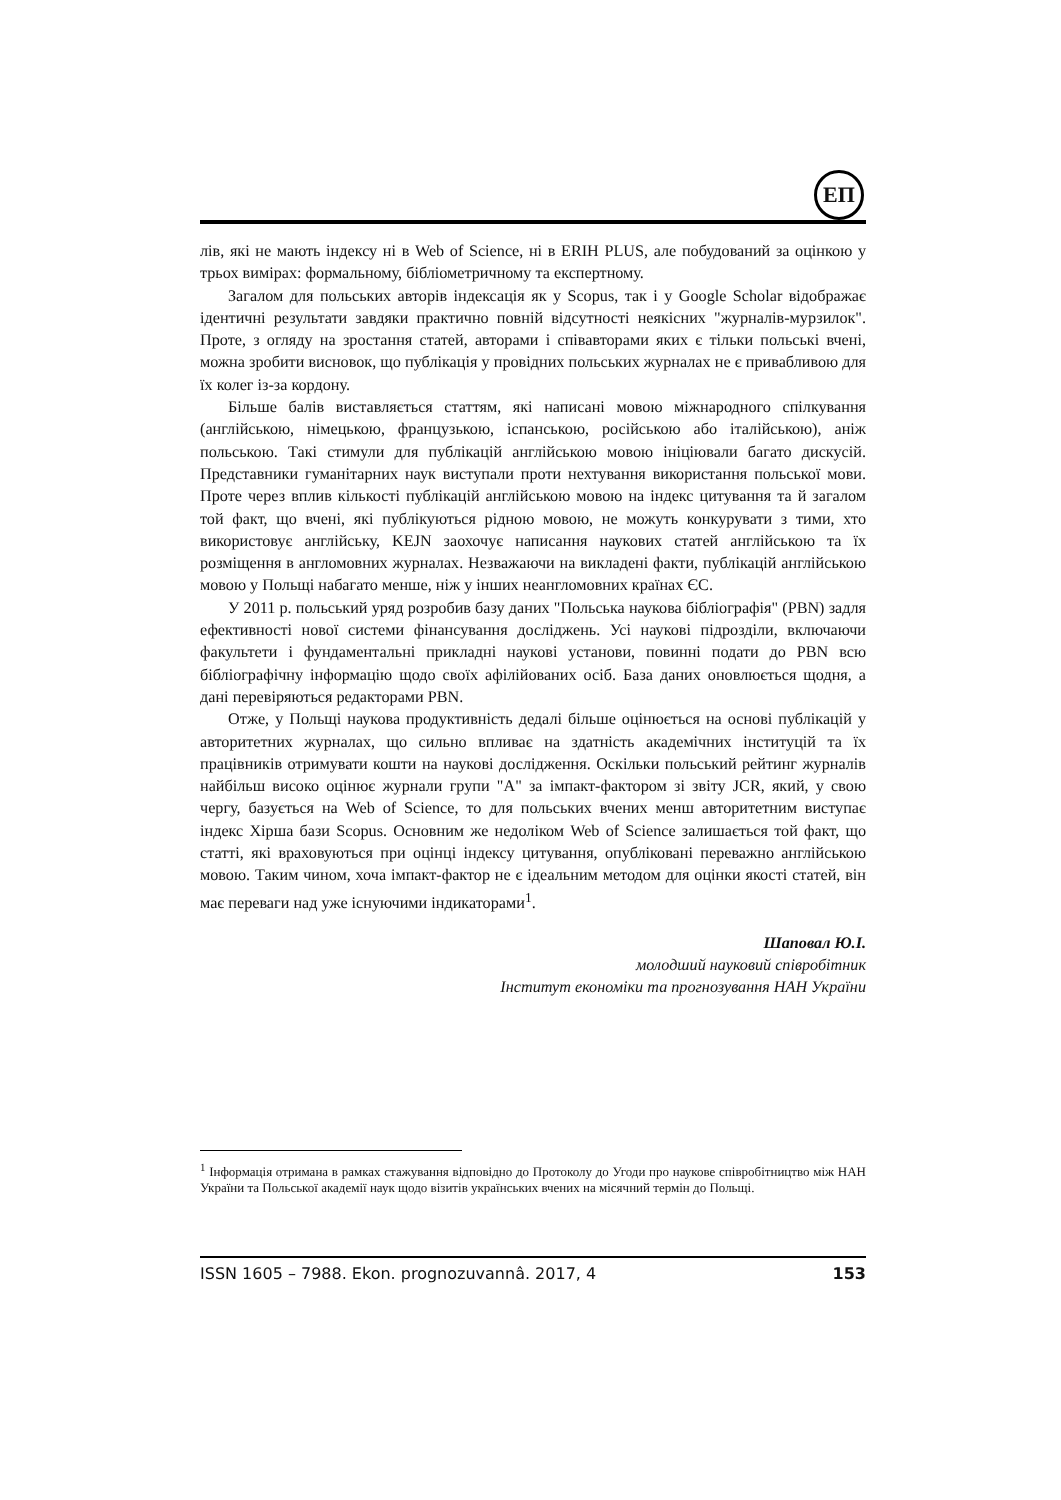ЕП
лів, які не мають індексу ні в Web of Science, ні в ERIH PLUS, але побудований за оцінкою у трьох вимірах: формальному, бібліометричному та експертному.
Загалом для польських авторів індексація як у Scopus, так і у Google Scholar відображає ідентичні результати завдяки практично повній відсутності неякісних "журналів-мурзилок". Проте, з огляду на зростання статей, авторами і співавторами яких є тільки польські вчені, можна зробити висновок, що публікація у провідних польських журналах не є привабливою для їх колег із-за кордону.
Більше балів виставляється статтям, які написані мовою міжнародного спілкування (англійською, німецькою, французькою, іспанською, російською або італійською), аніж польською. Такі стимули для публікацій англійською мовою ініціювали багато дискусій. Представники гуманітарних наук виступали проти нехтування використання польської мови. Проте через вплив кількості публікацій англійською мовою на індекс цитування та й загалом той факт, що вчені, які публікуються рідною мовою, не можуть конкурувати з тими, хто використовує англійську, KEJN заохочує написання наукових статей англійською та їх розміщення в англомовних журналах. Незважаючи на викладені факти, публікацій англійською мовою у Польщі набагато менше, ніж у інших неангломовних країнах ЄС.
У 2011 р. польський уряд розробив базу даних "Польська наукова бібліографія" (PBN) задля ефективності нової системи фінансування досліджень. Усі наукові підрозділи, включаючи факультети і фундаментальні прикладні наукові установи, повинні подати до PBN всю бібліографічну інформацію щодо своїх афілійованих осіб. База даних оновлюється щодня, а дані перевіряються редакторами PBN.
Отже, у Польщі наукова продуктивність дедалі більше оцінюється на основі публікацій у авторитетних журналах, що сильно впливає на здатність академічних інституцій та їх працівників отримувати кошти на наукові дослідження. Оскільки польський рейтинг журналів найбільш високо оцінює журнали групи "А" за імпакт-фактором зі звіту JCR, який, у свою чергу, базується на Web of Science, то для польських вчених менш авторитетним виступає індекс Хірша бази Scopus. Основним же недоліком Web of Science залишається той факт, що статті, які враховуються при оцінці індексу цитування, опубліковані переважно англійською мовою. Таким чином, хоча імпакт-фактор не є ідеальним методом для оцінки якості статей, він має переваги над уже існуючими індикаторами<sup>1</sup>.
Шаповал Ю.І.
молодший науковий співробітник
Інститут економіки та прогнозування НАН України
<sup>1</sup> Інформація отримана в рамках стажування відповідно до Протоколу до Угоди про наукове співробітництво між НАН України та Польської академії наук щодо візитів українських вчених на місячний термін до Польщі.
ISSN 1605 – 7988. Ekon. prognozuvannâ. 2017, 4 153